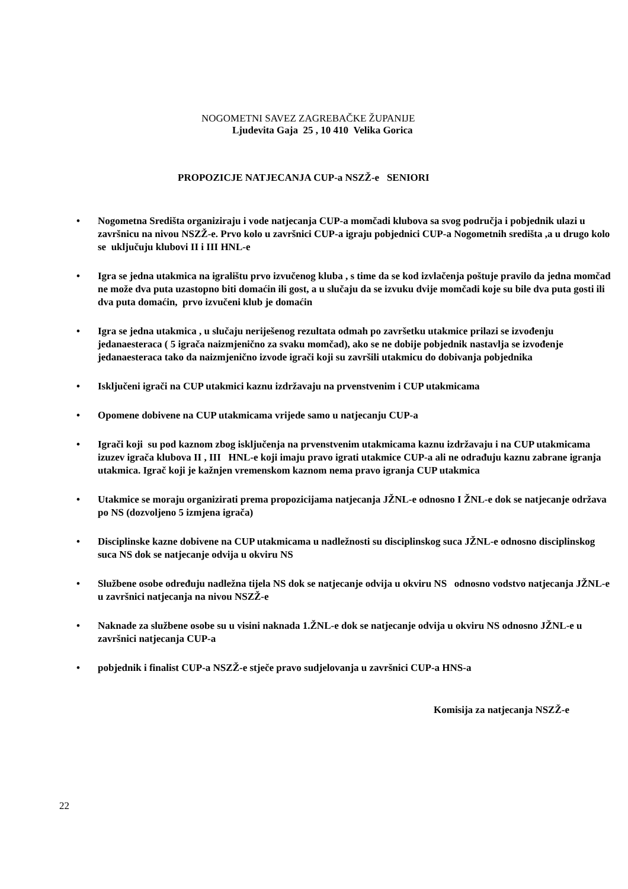NOGOMETNI SAVEZ ZAGREBAČKE ŽUPANIJE
Ljudevita Gaja 25 , 10 410 Velika Gorica
PROPOZICJE NATJECANJA CUP-a NSZŽ-e SENIORI
• Nogometna Središta organiziraju i vode natjecanja CUP-a momčadi klubova sa svog područja i pobjednik ulazi u završnicu na nivou NSZŽ-e. Prvo kolo u završnici CUP-a igraju pobjednici CUP-a Nogometnih središta ,a u drugo kolo se uključuju klubovi II i III HNL-e
• Igra se jedna utakmica na igralištu prvo izvučenog kluba , s time da se kod izvlačenja poštuje pravilo da jedna momčad ne može dva puta uzastopno biti domaćin ili gost, a u slučaju da se izvuku dvije momčadi koje su bile dva puta gosti ili dva puta domaćin, prvo izvučeni klub je domaćin
• Igra se jedna utakmica , u slučaju neriješenog rezultata odmah po završetku utakmice prilazi se izvođenju jedanaesteraca ( 5 igrača naizmjenično za svaku momčad), ako se ne dobije pobjednik nastavlja se izvođenje jedanaesteraca tako da naizmjenično izvode igrači koji su završili utakmicu do dobivanja pobjednika
• Isključeni igrači na CUP utakmici kaznu izdržavaju na prvenstvenim i CUP utakmicama
• Opomene dobivene na CUP utakmicama vrijede samo u natjecanju CUP-a
• Igrači koji su pod kaznom zbog isključenja na prvenstvenim utakmicama kaznu izdržavaju i na CUP utakmicama izuzev igrača klubova II , III HNL-e koji imaju pravo igrati utakmice CUP-a ali ne odrađuju kaznu zabrane igranja utakmica. Igrač koji je kažnjen vremenskom kaznom nema pravo igranja CUP utakmica
• Utakmice se moraju organizirati prema propozicijama natjecanja JŽNL-e odnosno I ŽNL-e dok se natjecanje održava po NS (dozvoljeno 5 izmjena igrača)
• Disciplinske kazne dobivene na CUP utakmicama u nadležnosti su disciplinskog suca JŽNL-e odnosno disciplinskog suca NS dok se natjecanje odvija u okviru NS
• Službene osobe određuju nadležna tijela NS dok se natjecanje odvija u okviru NS odnosno vodstvo natjecanja JŽNL-e u završnici natjecanja na nivou NSZŽ-e
• Naknade za službene osobe su u visini naknada 1.ŽNL-e dok se natjecanje odvija u okviru NS odnosno JŽNL-e u završnici natjecanja CUP-a
• pobjednik i finalist CUP-a NSZŽ-e stječe pravo sudjelovanja u završnici CUP-a HNS-a
Komisija za natjecanja NSZŽ-e
22